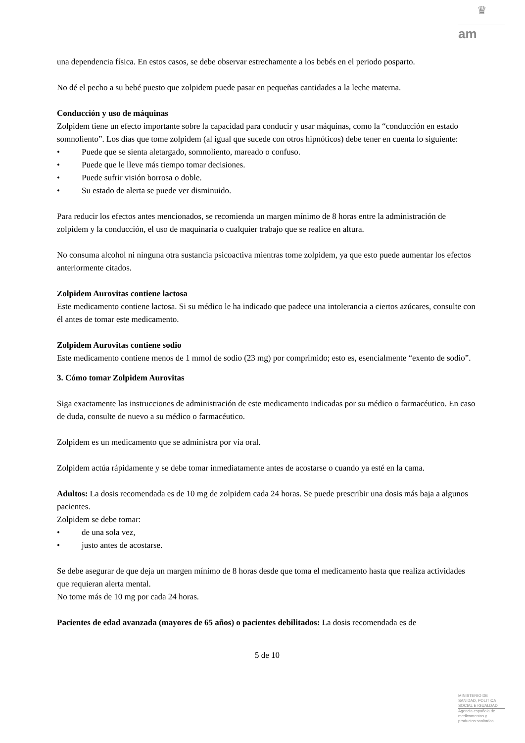♛
am
una dependencia física. En estos casos, se debe observar estrechamente a los bebés en el periodo posparto.
No dé el pecho a su bebé puesto que zolpidem puede pasar en pequeñas cantidades a la leche materna.
Conducción y uso de máquinas
Zolpidem tiene un efecto importante sobre la capacidad para conducir y usar máquinas, como la “conducción en estado somnoliento”. Los días que tome zolpidem (al igual que sucede con otros hipnóticos) debe tener en cuenta lo siguiente:
• Puede que se sienta aletargado, somnoliento, mareado o confuso.
• Puede que le lleve más tiempo tomar decisiones.
• Puede sufrir visión borrosa o doble.
• Su estado de alerta se puede ver disminuido.
Para reducir los efectos antes mencionados, se recomienda un margen mínimo de 8 horas entre la administración de zolpidem y la conducción, el uso de maquinaria o cualquier trabajo que se realice en altura.
No consuma alcohol ni ninguna otra sustancia psicoactiva mientras tome zolpidem, ya que esto puede aumentar los efectos anteriormente citados.
Zolpidem Aurovitas contiene lactosa
Este medicamento contiene lactosa. Si su médico le ha indicado que padece una intolerancia a ciertos azúcares, consulte con él antes de tomar este medicamento.
Zolpidem Aurovitas contiene sodio
Este medicamento contiene menos de 1 mmol de sodio (23 mg) por comprimido; esto es, esencialmente “exento de sodio”.
3. Cómo tomar Zolpidem Aurovitas
Siga exactamente las instrucciones de administración de este medicamento indicadas por su médico o farmacéutico. En caso de duda, consulte de nuevo a su médico o farmacéutico.
Zolpidem es un medicamento que se administra por vía oral.
Zolpidem actúa rápidamente y se debe tomar inmediatamente antes de acostarse o cuando ya esté en la cama.
Adultos: La dosis recomendada es de 10 mg de zolpidem cada 24 horas. Se puede prescribir una dosis más baja a algunos pacientes.
Zolpidem se debe tomar:
• de una sola vez,
• justo antes de acostarse.
Se debe asegurar de que deja un margen mínimo de 8 horas desde que toma el medicamento hasta que realiza actividades que requieran alerta mental.
No tome más de 10 mg por cada 24 horas.
Pacientes de edad avanzada (mayores de 65 años) o pacientes debilitados: La dosis recomendada es de
5 de 10
MINISTERIO DE
SANIDAD, POLITICA
SOCIAL E IGUALDAD
Agencia española de
medicamentos y
productos sanitarios